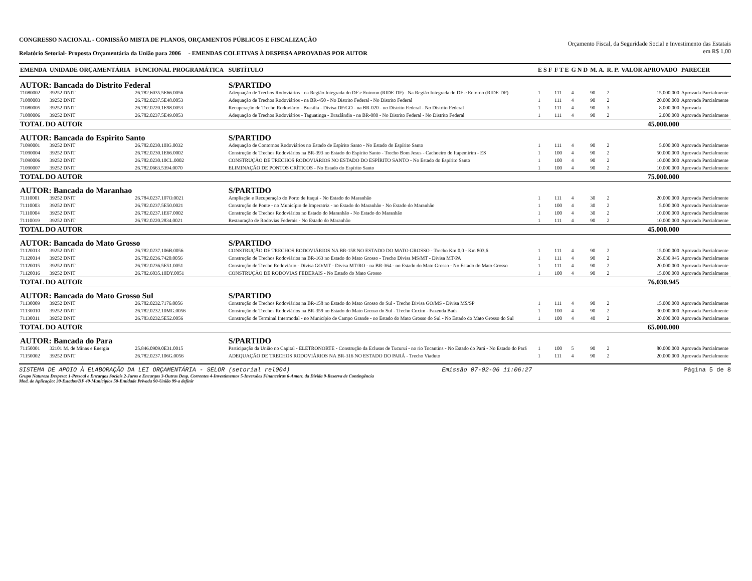CONGRESSO NACIONAL - COMISSÃO MISTA DE PLANOS, ORÇAMENTOS PÚBLICOS E FISCALIZAÇÃO
Relatório Setorial- Proposta Orçamentária da União para 2006 - EMENDAS COLETIVAS À DESPESA APROVADAS POR AUTOR
Orçamento Fiscal, da Seguridade Social e Investimento das Estatais
em R$ 1,00
| EMENDA | UNIDADE ORÇAMENTÁRIA | FUNCIONAL PROGRAMÁTICA | SUBTÍTULO | E S F | F T E | G N D | M. A. | R. P. | VALOR APROVADO | PARECER |
| --- | --- | --- | --- | --- | --- | --- | --- | --- | --- | --- |
| AUTOR: Bancada do Distrito Federal | | | S/PARTIDO | | | | | | | |
| 71080002 | 39252 DNIT | 26.782.6035.5E66.0056 | Adequação de Trechos Rodoviários - na Região Integrada do DF e Entorno (RIDE-DF) - Na Região Integrada do DF e Entorno (RIDE-DF) | 1 | 111 | 4 | 90 | 2 | 15.000.000 | Aprovada Parcialmente |
| 71080003 | 39252 DNIT | 26.782.0237.5E48.0053 | Adequação de Trechos Rodoviários - na BR-450 - No Distrito Federal - No Distrito Federal | 1 | 111 | 4 | 90 | 2 | 20.000.000 | Aprovada Parcialmente |
| 71080005 | 39252 DNIT | 26.782.0220.1E98.0053 | Recuperação de Trecho Rodoviário - Brasília - Divisa DF/GO - na BR-020 - no Distrito Federal - No Distrito Federal | 1 | 111 | 4 | 90 | 3 | 8.000.000 | Aprovada |
| 71080006 | 39252 DNIT | 26.782.0237.5E49.0053 | Adequação de Trechos Rodoviários - Taguatinga - Brazlândia - na BR-080 - No Distrito Federal - No Distrito Federal | 1 | 111 | 4 | 90 | 2 | 2.000.000 | Aprovada Parcialmente |
| TOTAL DO AUTOR | | | | | | | | | 45.000.000 | |
| AUTOR: Bancada do Espirito Santo | | | S/PARTIDO | | | | | | | |
| 71090001 | 39252 DNIT | 26.782.0230.10IG.0032 | Adequação de Contornos Rodoviários no Estado de Espírito Santo - No Estado do Espírito Santo | 1 | 111 | 4 | 90 | 2 | 5.000.000 | Aprovada Parcialmente |
| 71090004 | 39252 DNIT | 26.782.0230.1E66.0002 | Construção de Trechos Rodoviários na BR-393 no Estado do Espírito Santo - Trecho Bom Jesus - Cachoeiro do Itapemirim - ES | 1 | 100 | 4 | 90 | 2 | 50.000.000 | Aprovada Parcialmente |
| 71090006 | 39252 DNIT | 26.782.0230.10CL.0002 | CONSTRUÇÃO DE TRECHOS RODOVIÁRIOS NO ESTADO DO ESPÍRITO SANTO - No Estado do Espírito Santo | 1 | 100 | 4 | 90 | 2 | 10.000.000 | Aprovada Parcialmente |
| 71090007 | 39252 DNIT | 26.782.0663.5394.0070 | ELIMINAÇÃO DE PONTOS CRÍTICOS - No Estado do Espírito Santo | 1 | 100 | 4 | 90 | 2 | 10.000.000 | Aprovada Parcialmente |
| TOTAL DO AUTOR | | | | | | | | | 75.000.000 | |
| AUTOR: Bancada do Maranhao | | | S/PARTIDO | | | | | | | |
| 71110001 | 39252 DNIT | 26.784.0237.107O.0021 | Ampliação e Recuperação do Porto de Itaqui - No Estado do Maranhão | 1 | 111 | 4 | 30 | 2 | 20.000.000 | Aprovada Parcialmente |
| 71110003 | 39252 DNIT | 26.782.0237.5E50.0021 | Construção de Ponte - no Município de Imperatriz - no Estado do Maranhão - No Estado do Maranhão | 1 | 100 | 4 | 30 | 2 | 5.000.000 | Aprovada Parcialmente |
| 71110004 | 39252 DNIT | 26.782.0237.1E67.0002 | Construção de Trechos Rodoviários no Estado do Maranhão - No Estado do Maranhão | 1 | 100 | 4 | 30 | 2 | 10.000.000 | Aprovada Parcialmente |
| 71110019 | 39252 DNIT | 26.782.0220.2834.0021 | Restauração de Rodovias Federais - No Estado do Maranhão | 1 | 111 | 4 | 90 | 2 | 10.000.000 | Aprovada Parcialmente |
| TOTAL DO AUTOR | | | | | | | | | 45.000.000 | |
| AUTOR: Bancada do Mato Grosso | | | S/PARTIDO | | | | | | | |
| 71120013 | 39252 DNIT | 26.782.0237.106B.0056 | CONSTRUÇÃO DE TRECHOS RODOVIÁRIOS NA BR-158 NO ESTADO DO MATO GROSSO - Trecho Km 0,0 - Km 803,6 | 1 | 111 | 4 | 90 | 2 | 15.000.000 | Aprovada Parcialmente |
| 71120014 | 39252 DNIT | 26.782.0236.7420.0056 | Construção de Trechos Rodoviários na BR-163 no Estado do Mato Grosso - Trecho Divisa MS/MT - Divisa MT/PA | 1 | 111 | 4 | 90 | 2 | 26.030.945 | Aprovada Parcialmente |
| 71120015 | 39252 DNIT | 26.782.0236.5E51.0051 | Construção de Trecho Rodoviário - Divisa GO/MT - Divisa MT/RO - na BR-364 - no Estado do Mato Grosso - No Estado do Mato Grosso | 1 | 111 | 4 | 90 | 2 | 20.000.000 | Aprovada Parcialmente |
| 71120016 | 39252 DNIT | 26.782.6035.10DY.0051 | CONSTRUÇÃO DE RODOVIAS FEDERAIS - No Estado do Mato Grosso | 1 | 100 | 4 | 90 | 2 | 15.000.000 | Aprovada Parcialmente |
| TOTAL DO AUTOR | | | | | | | | | 76.030.945 | |
| AUTOR: Bancada do Mato Grosso Sul | | | S/PARTIDO | | | | | | | |
| 71130009 | 39252 DNIT | 26.782.0232.7176.0056 | Construção de Trechos Rodoviários na BR-158 no Estado do Mato Grosso do Sul - Trecho Divisa GO/MS - Divisa MS/SP | 1 | 111 | 4 | 90 | 2 | 15.000.000 | Aprovada Parcialmente |
| 71130010 | 39252 DNIT | 26.782.0232.10MG.0056 | Construção de Trechos Rodoviários na BR-359 no Estado do Mato Grosso do Sul - Trecho Coxim - Fazenda Baús | 1 | 100 | 4 | 90 | 2 | 30.000.000 | Aprovada Parcialmente |
| 71130011 | 39252 DNIT | 26.783.0232.5E52.0056 | Construção de Terminal Intermodal - no Município de Campo Grande - no Estado do Mato Grosso do Sul - No Estado do Mato Grosso do Sul | 1 | 100 | 4 | 40 | 2 | 20.000.000 | Aprovada Parcialmente |
| TOTAL DO AUTOR | | | | | | | | | 65.000.000 | |
| AUTOR: Bancada do Para | | | S/PARTIDO | | | | | | | |
| 71150001 | 32101 M. de Minas e Energia | 25.846.0909.0E31.0015 | Participação da União no Capital - ELETRONORTE - Construção da Eclusas de Tucuruí - no rio Tocantins - No Estado do Pará - No Estado do Pará | 1 | 100 | 5 | 90 | 2 | 80.000.000 | Aprovada Parcialmente |
| 71150002 | 39252 DNIT | 26.782.0237.106G.0056 | ADEQUAÇÃO DE TRECHOS RODOVIÁRIOS NA BR-316 NO ESTADO DO PARÁ - Trecho Viaduto | 1 | 111 | 4 | 90 | 2 | 20.000.000 | Aprovada Parcialmente |
SISTEMA DE APOIO À ELABORAÇÃO DA LEI ORÇAMENTÁRIA - SELOR (setorial rel004) Emissão 07-02-06 11:06:27 Página 5 de 8
Grupo Natureza Despesa: 1-Pessoal e Encargos Sociais 2-Juros e Encargos 3-Outras Desp. Correntes 4-Investimentos 5-Inversões Financeiras 6-Amort. da Dívida 9-Reserva de Contingência
Mod. de Aplicação: 30-Estados/DF 40-Municípios 50-Entidade Privada 90-União 99-a definir